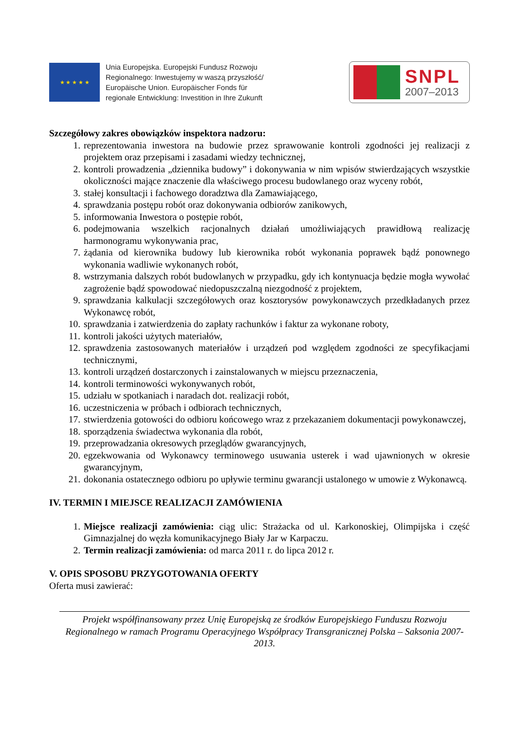★ ★ ★ ★ ★
Unia Europejska. Europejski Fundusz Rozwoju
Regionalnego: Inwestujemy w waszą przyszłość/
Europäische Union. Europäischer Fonds für
regionale Entwicklung: Investition in Ihre Zukunft
SNPL
2007–2013
Szczegółowy zakres obowiązków inspektora nadzoru:
1. reprezentowania inwestora na budowie przez sprawowanie kontroli zgodności jej realizacji z projektem oraz przepisami i zasadami wiedzy technicznej,
2. kontroli prowadzenia „dziennika budowy” i dokonywania w nim wpisów stwierdzających wszystkie okoliczności mające znaczenie dla właściwego procesu budowlanego oraz wyceny robót,
3. stałej konsultacji i fachowego doradztwa dla Zamawiającego,
4. sprawdzania postępu robót oraz dokonywania odbiorów zanikowych,
5. informowania Inwestora o postępie robót,
6. podejmowania wszelkich racjonalnych działań umożliwiających prawidłową realizację harmonogramu wykonywania prac,
7. żądania od kierownika budowy lub kierownika robót wykonania poprawek bądź ponownego wykonania wadliwie wykonanych robót,
8. wstrzymania dalszych robót budowlanych w przypadku, gdy ich kontynuacja będzie mogła wywołać zagrożenie bądź spowodować niedopuszczalną niezgodność z projektem,
9. sprawdzania kalkulacji szczegółowych oraz kosztorysów powykonawczych przedkładanych przez Wykonawcę robót,
10. sprawdzania i zatwierdzenia do zapłaty rachunków i faktur za wykonane roboty,
11. kontroli jakości użytych materiałów,
12. sprawdzenia zastosowanych materiałów i urządzeń pod względem zgodności ze specyfikacjami technicznymi,
13. kontroli urządzeń dostarczonych i zainstalowanych w miejscu przeznaczenia,
14. kontroli terminowości wykonywanych robót,
15. udziału w spotkaniach i naradach dot. realizacji robót,
16. uczestniczenia w próbach i odbiorach technicznych,
17. stwierdzenia gotowości do odbioru końcowego wraz z przekazaniem dokumentacji powykonawczej,
18. sporządzenia świadectwa wykonania dla robót,
19. przeprowadzania okresowych przeglądów gwarancyjnych,
20. egzekwowania od Wykonawcy terminowego usuwania usterek i wad ujawnionych w okresie gwarancyjnym,
21. dokonania ostatecznego odbioru po upływie terminu gwarancji ustalonego w umowie z Wykonawcą.
IV. TERMIN I MIEJSCE REALIZACJI ZAMÓWIENIA
1. Miejsce realizacji zamówienia: ciąg ulic: Strażacka od ul. Karkonoskiej, Olimpijska i część Gimnazjalnej do węzła komunikacyjnego Biały Jar w Karpaczu.
2. Termin realizacji zamówienia: od marca 2011 r. do lipca 2012 r.
V. OPIS SPOSOBU PRZYGOTOWANIA OFERTY
Oferta musi zawierać:
Projekt współfinansowany przez Unię Europejską ze środków Europejskiego Funduszu Rozwoju Regionalnego w ramach Programu Operacyjnego Współpracy Transgranicznej Polska – Saksonia 2007-2013.